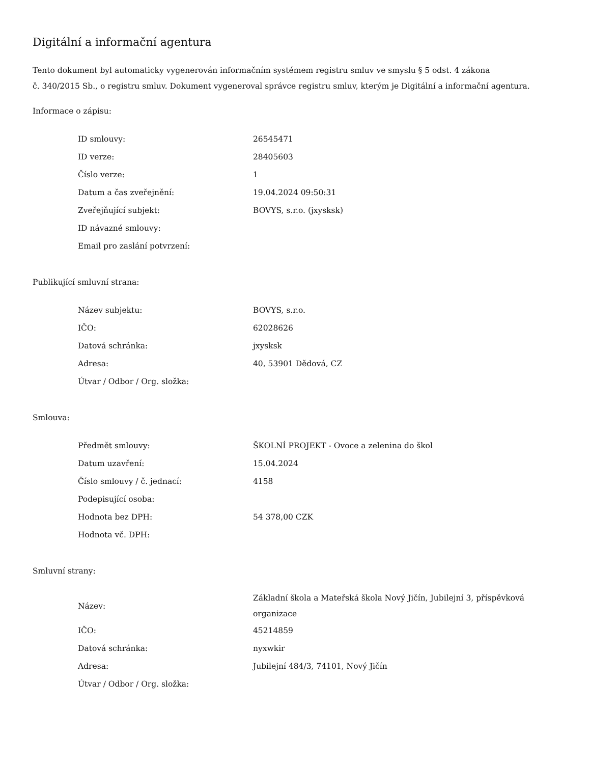Digitální a informační agentura
Tento dokument byl automaticky vygenerován informačním systémem registru smluv ve smyslu § 5 odst. 4 zákona
č. 340/2015 Sb., o registru smluv. Dokument vygeneroval správce registru smluv, kterým je Digitální a informační agentura.
Informace o zápisu:
| ID smlouvy: | 26545471 |
| ID verze: | 28405603 |
| Číslo verze: | 1 |
| Datum a čas zveřejnění: | 19.04.2024 09:50:31 |
| Zveřejňující subjekt: | BOVYS, s.r.o. (jxysksk) |
| ID návazné smlouvy: | |
| Email pro zaslání potvrzení: | |
Publikující smluvní strana:
| Název subjektu: | BOVYS, s.r.o. |
| IČO: | 62028626 |
| Datová schránka: | jxysksk |
| Adresa: | 40, 53901 Dědová, CZ |
| Útvar / Odbor / Org. složka: | |
Smlouva:
| Předmět smlouvy: | ŠKOLNÍ PROJEKT - Ovoce a zelenina do škol |
| Datum uzavření: | 15.04.2024 |
| Číslo smlouvy / č. jednací: | 4158 |
| Podepisující osoba: | |
| Hodnota bez DPH: | 54 378,00 CZK |
| Hodnota vč. DPH: | |
Smluvní strany:
| Název: | Základní škola a Mateřská škola Nový Jičín, Jubilejní 3, příspěvková organizace |
| IČO: | 45214859 |
| Datová schránka: | nyxwkir |
| Adresa: | Jubilejní 484/3, 74101, Nový Jičín |
| Útvar / Odbor / Org. složka: | |